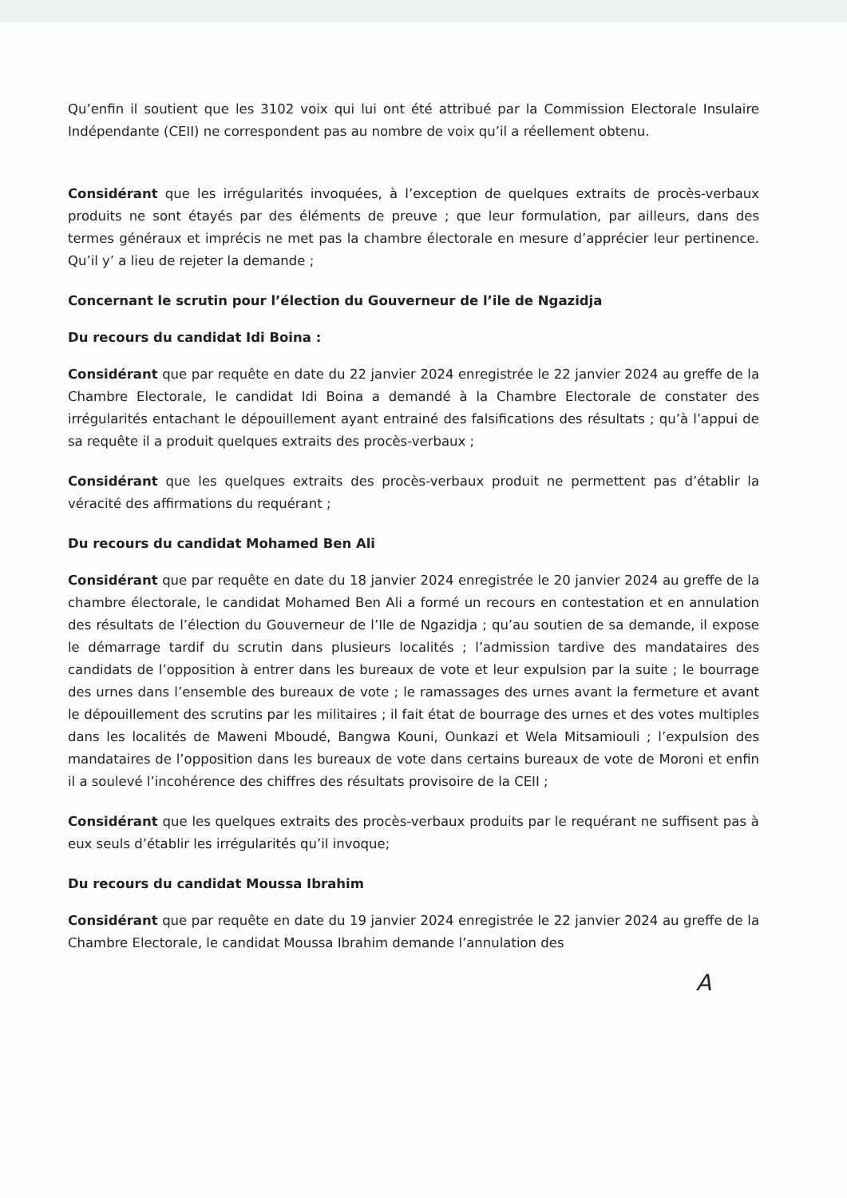Qu’enfin il soutient que les 3102 voix qui lui ont été attribué par la Commission Electorale Insulaire Indépendante (CEII) ne correspondent pas au nombre de voix qu’il a réellement obtenu.
Considérant que les irrégularités invoquées, à l’exception de quelques extraits de procès-verbaux produits ne sont étayés par des éléments de preuve ; que leur formulation, par ailleurs, dans des termes généraux et imprécis ne met pas la chambre électorale en mesure d’apprécier leur pertinence. Qu’il y’ a lieu de rejeter la demande ;
Concernant le scrutin pour l’élection du Gouverneur de l’ile de Ngazidja
Du recours du candidat Idi Boina :
Considérant que par requête en date du 22 janvier 2024 enregistrée le 22 janvier 2024 au greffe de la Chambre Electorale, le candidat Idi Boina a demandé à la Chambre Electorale de constater des irrégularités entachant le dépouillement ayant entrainé des falsifications des résultats ; qu’à l’appui de sa requête il a produit quelques extraits des procès-verbaux ;
Considérant que les quelques extraits des procès-verbaux produit ne permettent pas d’établir la véracité des affirmations du requérant ;
Du recours du candidat Mohamed Ben Ali
Considérant que par requête en date du 18 janvier 2024 enregistrée le 20 janvier 2024 au greffe de la chambre électorale, le candidat Mohamed Ben Ali a formé un recours en contestation et en annulation des résultats de l’élection du Gouverneur de l’Ile de Ngazidja ; qu’au soutien de sa demande, il expose le démarrage tardif du scrutin dans plusieurs localités ; l’admission tardive des mandataires des candidats de l’opposition à entrer dans les bureaux de vote et leur expulsion par la suite ; le bourrage des urnes dans l’ensemble des bureaux de vote ; le ramassages des urnes avant la fermeture et avant le dépouillement des scrutins par les militaires ; il fait état de bourrage des urnes et des votes multiples dans les localités de Maweni Mboudé, Bangwa Kouni, Ounkazi et Wela Mitsamiouli ; l’expulsion des mandataires de l’opposition dans les bureaux de vote dans certains bureaux de vote de Moroni et enfin il a soulevé l’incohérence des chiffres des résultats provisoire de la CEII ;
Considérant que les quelques extraits des procès-verbaux produits par le requérant ne suffisent pas à eux seuls d’établir les irrégularités qu’il invoque;
Du recours du candidat Moussa Ibrahim
Considérant que par requête en date du 19 janvier 2024 enregistrée le 22 janvier 2024 au greffe de la Chambre Electorale, le candidat Moussa Ibrahim demande l’annulation des
A